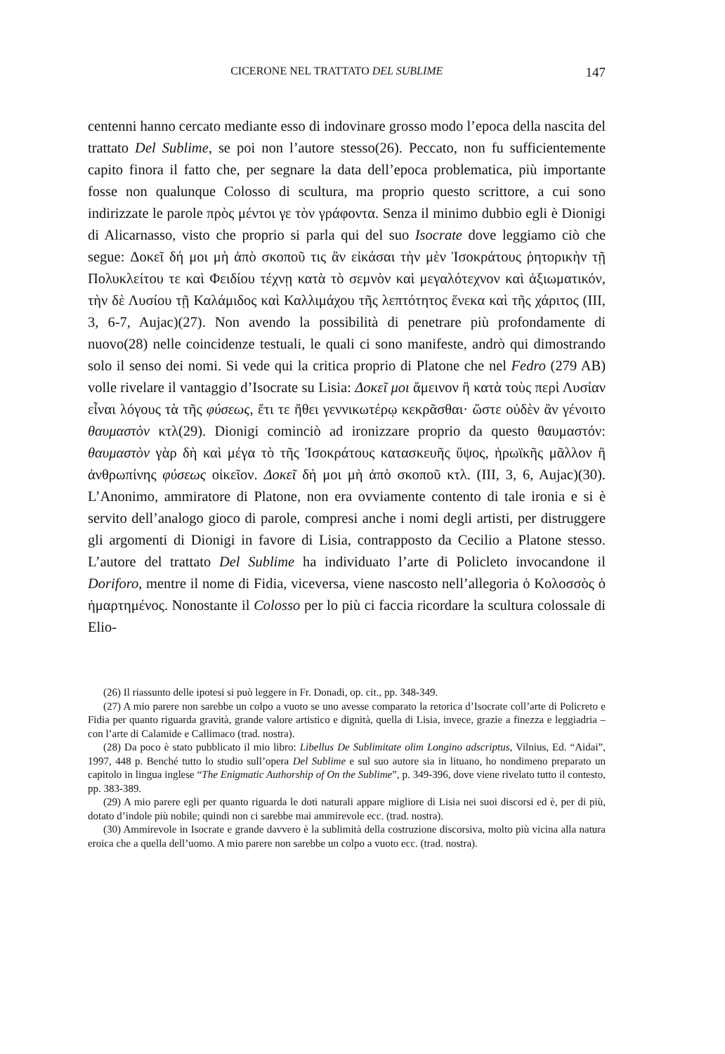CICERONE NEL TRATTATO DEL SUBLIME 147
centenni hanno cercato mediante esso di indovinare grosso modo l’epoca della nascita del trattato Del Sublime, se poi non l’autore stesso(26). Peccato, non fu sufficientemente capito finora il fatto che, per segnare la data dell’epoca problematica, più importante fosse non qualunque Colosso di scultura, ma proprio questo scrittore, a cui sono indirizzate le parole πρὸς μέντοι γε τὸν γράφοντα. Senza il minimo dubbio egli è Dionigi di Alicarnasso, visto che proprio si parla qui del suo Isocrate dove leggiamo ciò che segue: Δοκεῖ δή μοι μὴ ἀπὸ σκοποῦ τις ἂν εἰκάσαι τὴν μὲν Ἰσοκράτους ῥητορικὴν τῇ Πολυκλείτου τε καὶ Φειδίου τέχνῃ κατὰ τὸ σεμνὸν καὶ μεγαλότεχνον καὶ ἀξιωματικόν, τὴν δὲ Λυσίου τῇ Καλάμιδος καὶ Καλλιμάχου τῆς λεπτότητος ἕνεκα καὶ τῆς χάριτος (III, 3, 6-7, Aujac)(27). Non avendo la possibilità di penetrare più profondamente di nuovo(28) nelle coincidenze testuali, le quali ci sono manifeste, andrò qui dimostrando solo il senso dei nomi. Si vede qui la critica proprio di Platone che nel Fedro (279 AB) volle rivelare il vantaggio d’Isocrate su Lisia: Δοκεῖ μοι ἄμεινον ἢ κατὰ τοὺς περὶ Λυσίαν εἶναι λόγους τὰ τῆς φύσεως, ἔτι τε ἤθει γεννικωτέρῳ κεκρᾶσθαι· ὥστε οὐδὲν ἂν γένοιτο θαυμαστὸν κτλ(29). Dionigi cominciò ad ironizzare proprio da questo θαυμαστόν: θαυμαστὸν γὰρ δὴ καὶ μέγα τὸ τῆς Ἰσοκράτους κατασκευῆς ὕψος, ἡρωϊκῆς μᾶλλον ἢ ἀνθρωπίνης φύσεως οἰκεῖον. Δοκεῖ δή μοι μὴ ἀπὸ σκοποῦ κτλ. (III, 3, 6, Aujac)(30). L’Anonimo, ammiratore di Platone, non era ovviamente contento di tale ironia e si è servito dell’analogo gioco di parole, compresi anche i nomi degli artisti, per distruggere gli argomenti di Dionigi in favore di Lisia, contrapposto da Cecilio a Platone stesso. L’autore del trattato Del Sublime ha individuato l’arte di Policleto invocandone il Doriforo, mentre il nome di Fidia, viceversa, viene nascosto nell’allegoria ὁ Κολοσσὸς ὁ ἡμαρτημένος. Nonostante il Colosso per lo più ci faccia ricordare la scultura colossale di Elio-
(26) Il riassunto delle ipotesi si può leggere in Fr. Donadi, op. cit., pp. 348-349.
(27) A mio parere non sarebbe un colpo a vuoto se uno avesse comparato la retorica d’Isocrate coll’arte di Policreto e Fidia per quanto riguarda gravità, grande valore artistico e dignità, quella di Lisia, invece, grazie a finezza e leggiadria – con l’arte di Calamide e Callimaco (trad. nostra).
(28) Da poco è stato pubblicato il mio libro: Libellus De Sublimitate olim Longino adscriptus, Vilnius, Ed. “Aidai”, 1997, 448 p. Benché tutto lo studio sull’opera Del Sublime e sul suo autore sia in lituano, ho nondimeno preparato un capitolo in lingua inglese “The Enigmatic Authorship of On the Sublime”, p. 349-396, dove viene rivelato tutto il contesto, pp. 383-389.
(29) A mio parere egli per quanto riguarda le doti naturali appare migliore di Lisia nei suoi discorsi ed è, per di più, dotato d’indole più nobile; quindi non ci sarebbe mai ammirevole ecc. (trad. nostra).
(30) Ammirevole in Isocrate e grande davvero è la sublimità della costruzione discorsiva, molto più vicina alla natura eroica che a quella dell’uomo. A mio parere non sarebbe un colpo a vuoto ecc. (trad. nostra).